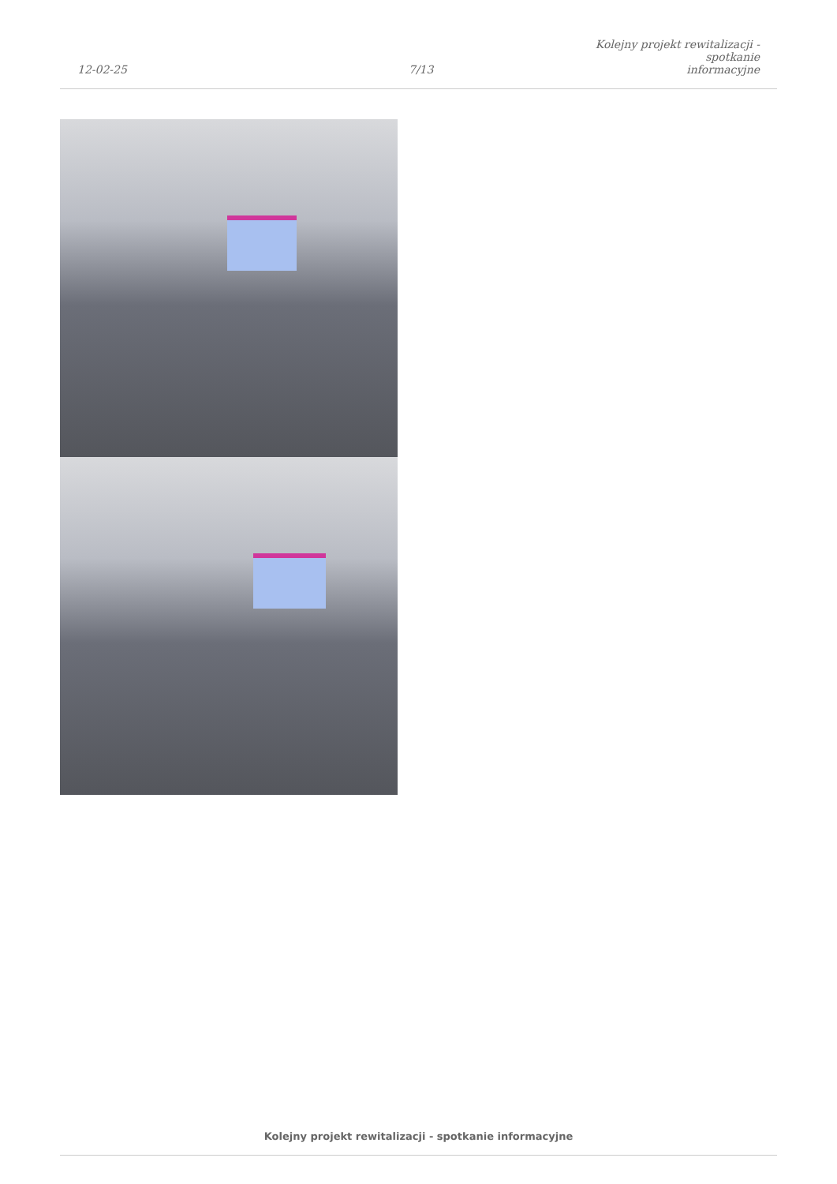12-02-25
7/13
Kolejny projekt rewitalizacji - spotkanie
informacyjne
Kolejny projekt rewitalizacji - spotkanie informacyjne